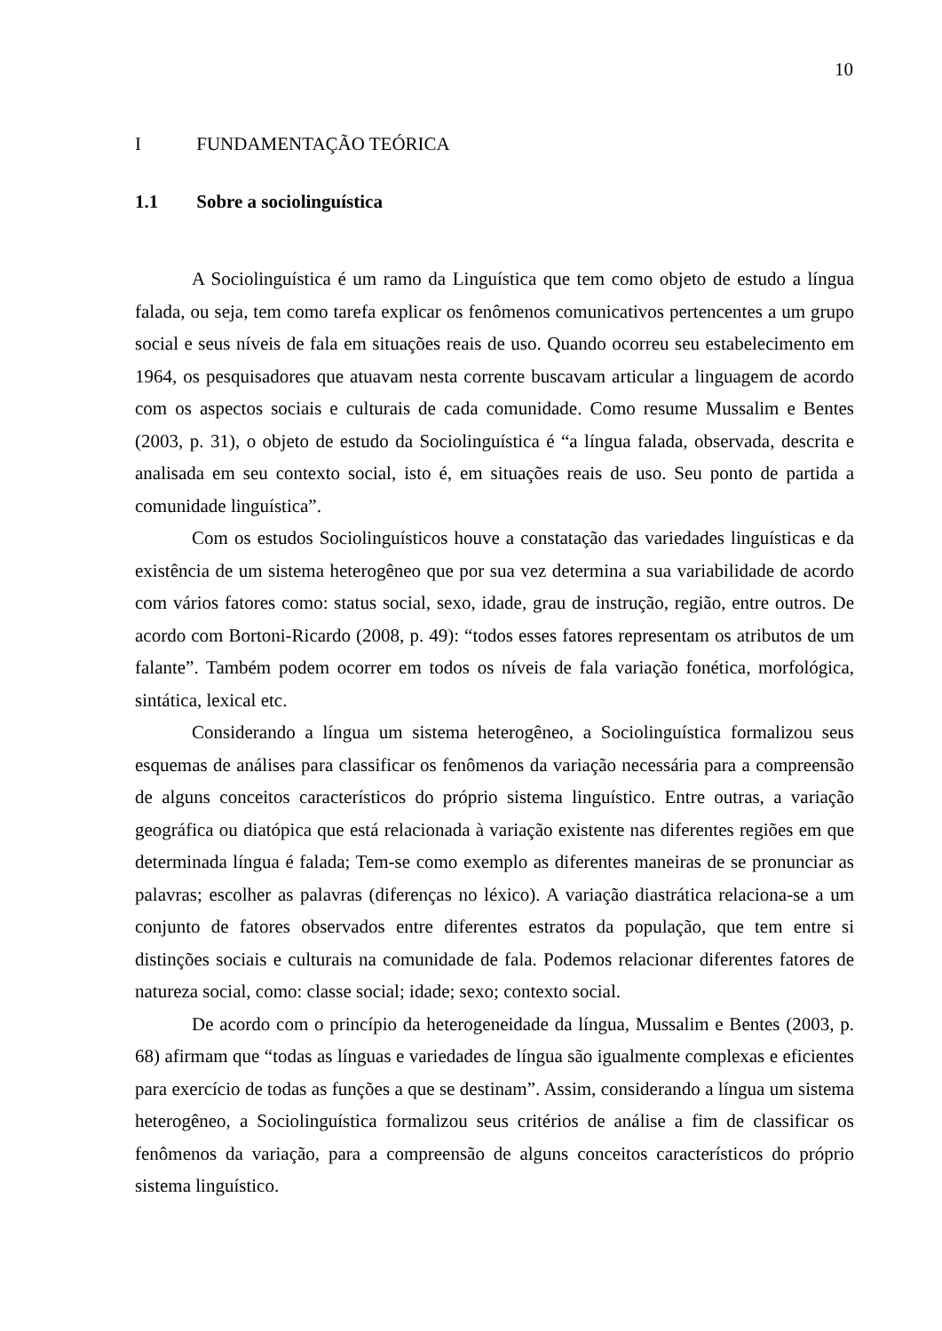10
I FUNDAMENTAÇÃO TEÓRICA
1.1 Sobre a sociolinguística
A Sociolinguística é um ramo da Linguística que tem como objeto de estudo a língua falada, ou seja, tem como tarefa explicar os fenômenos comunicativos pertencentes a um grupo social e seus níveis de fala em situações reais de uso. Quando ocorreu seu estabelecimento em 1964, os pesquisadores que atuavam nesta corrente buscavam articular a linguagem de acordo com os aspectos sociais e culturais de cada comunidade. Como resume Mussalim e Bentes (2003, p. 31), o objeto de estudo da Sociolinguística é “a língua falada, observada, descrita e analisada em seu contexto social, isto é, em situações reais de uso. Seu ponto de partida a comunidade linguística”.
Com os estudos Sociolinguísticos houve a constatação das variedades linguísticas e da existência de um sistema heterogêneo que por sua vez determina a sua variabilidade de acordo com vários fatores como: status social, sexo, idade, grau de instrução, região, entre outros. De acordo com Bortoni-Ricardo (2008, p. 49): “todos esses fatores representam os atributos de um falante”. Também podem ocorrer em todos os níveis de fala variação fonética, morfológica, sintática, lexical etc.
Considerando a língua um sistema heterogêneo, a Sociolinguística formalizou seus esquemas de análises para classificar os fenômenos da variação necessária para a compreensão de alguns conceitos característicos do próprio sistema linguístico. Entre outras, a variação geográfica ou diatópica que está relacionada à variação existente nas diferentes regiões em que determinada língua é falada; Tem-se como exemplo as diferentes maneiras de se pronunciar as palavras; escolher as palavras (diferenças no léxico). A variação diastrática relaciona-se a um conjunto de fatores observados entre diferentes estratos da população, que tem entre si distinções sociais e culturais na comunidade de fala. Podemos relacionar diferentes fatores de natureza social, como: classe social; idade; sexo; contexto social.
De acordo com o princípio da heterogeneidade da língua, Mussalim e Bentes (2003, p. 68) afirmam que “todas as línguas e variedades de língua são igualmente complexas e eficientes para exercício de todas as funções a que se destinam”. Assim, considerando a língua um sistema heterogêneo, a Sociolinguística formalizou seus critérios de análise a fim de classificar os fenômenos da variação, para a compreensão de alguns conceitos característicos do próprio sistema linguístico.